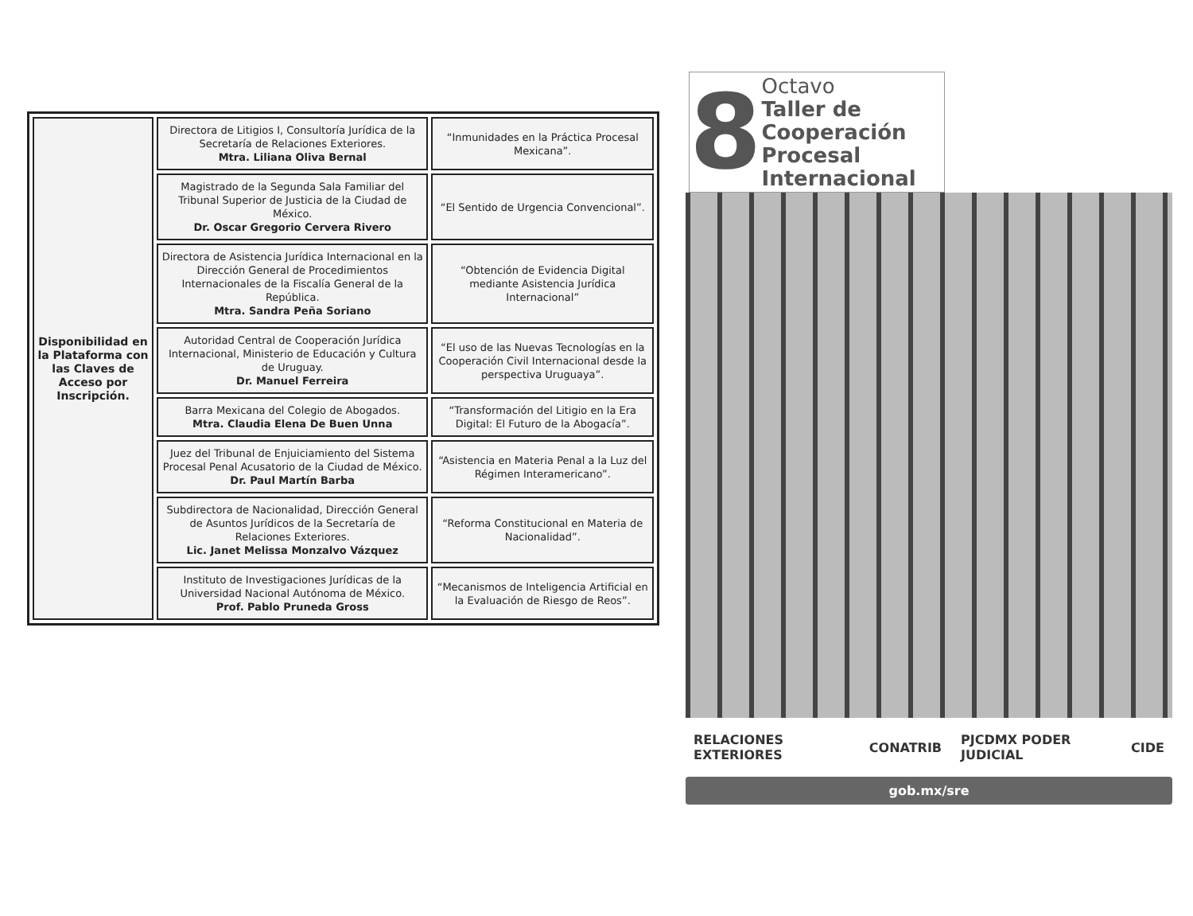| Disponibilidad en la Plataforma con las Claves de Acceso por Inscripción. | Directora de Litigios I, Consultoría Jurídica de la Secretaría de Relaciones Exteriores. Mtra. Liliana Oliva Bernal | “Inmunidades en la Práctica Procesal Mexicana”. |
| | Magistrado de la Segunda Sala Familiar del Tribunal Superior de Justicia de la Ciudad de México. Dr. Oscar Gregorio Cervera Rivero | “El Sentido de Urgencia Convencional”. |
| | Directora de Asistencia Jurídica Internacional en la Dirección General de Procedimientos Internacionales de la Fiscalía General de la República. Mtra. Sandra Peña Soriano | “Obtención de Evidencia Digital mediante Asistencia Jurídica Internacional” |
| | Autoridad Central de Cooperación Jurídica Internacional, Ministerio de Educación y Cultura de Uruguay. Dr. Manuel Ferreira | “El uso de las Nuevas Tecnologías en la Cooperación Civil Internacional desde la perspectiva Uruguaya”. |
| | Barra Mexicana del Colegio de Abogados. Mtra. Claudia Elena De Buen Unna | “Transformación del Litigio en la Era Digital: El Futuro de la Abogacía”. |
| | Juez del Tribunal de Enjuiciamiento del Sistema Procesal Penal Acusatorio de la Ciudad de México. Dr. Paul Martín Barba | “Asistencia en Materia Penal a la Luz del Régimen Interamericano”. |
| | Subdirectora de Nacionalidad, Dirección General de Asuntos Jurídicos de la Secretaría de Relaciones Exteriores. Lic. Janet Melissa Monzalvo Vázquez | “Reforma Constitucional en Materia de Nacionalidad”. |
| | Instituto de Investigaciones Jurídicas de la Universidad Nacional Autónoma de México. Prof. Pablo Pruneda Gross | “Mecanismos de Inteligencia Artificial en la Evaluación de Riesgo de Reos”. |
8
Octavo
Taller de Cooperación Procesal Internacional
RELACIONES EXTERIORES CONATRIB PJCDMX PODER JUDICIAL CIDE
gob.mx/sre